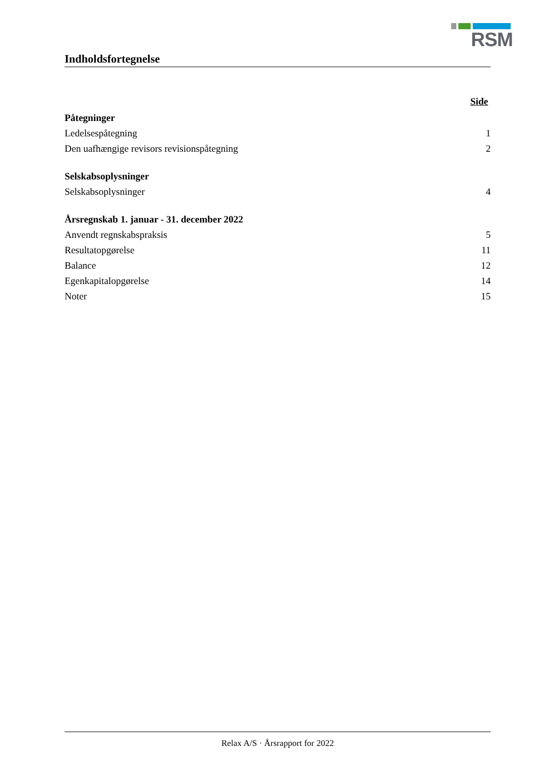RSM
Indholdsfortegnelse
Side
Påtegninger
Ledelsespåtegning 1
Den uafhængige revisors revisionspåtegning 2
Selskabsoplysninger
Selskabsoplysninger 4
Årsregnskab 1. januar - 31. december 2022
Anvendt regnskabspraksis 5
Resultatopgørelse 11
Balance 12
Egenkapitalopgørelse 14
Noter 15
Relax A/S · Årsrapport for 2022